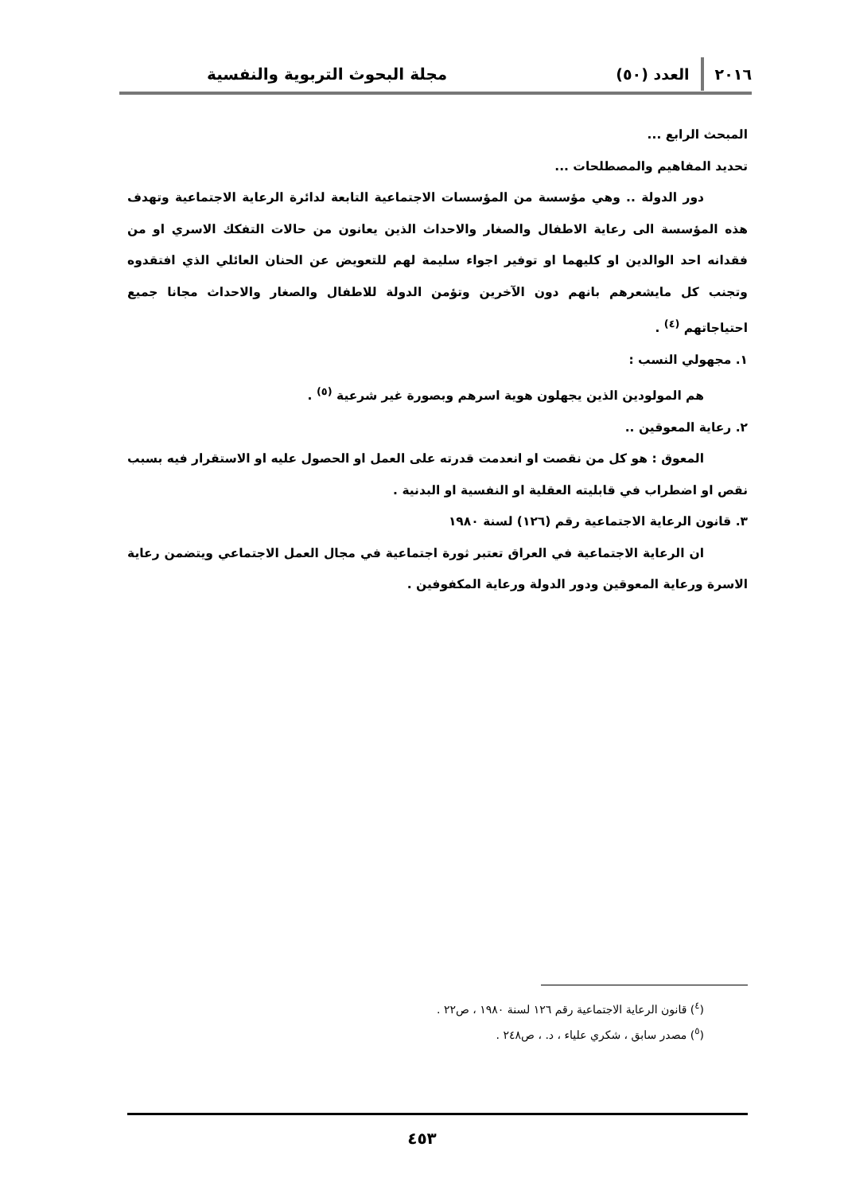٢٠١٦ العدد (٥٠) مجلة البحوث التربوية والنفسية
المبحث الرابع ...
تحديد المفاهيم والمصطلحات ...
دور الدولة .. وهي مؤسسة من المؤسسات الاجتماعية التابعة لدائرة الرعاية الاجتماعية وتهدف هذه المؤسسة الى رعاية الاطفال والصغار والاحداث الذين يعانون من حالات التفكك الاسري او من فقدانه احد الوالدين او كليهما او توفير اجواء سليمة لهم للتعويض عن الحنان العائلي الذي افتقدوه وتجنب كل مايشعرهم بانهم دون الآخرين وتؤمن الدولة للاطفال والصغار والاحداث مجانا جميع احتياجاتهم <sup>(٤)</sup> .
١. مجهولي النسب :
هم المولودين الذين يجهلون هوية اسرهم وبصورة غير شرعية <sup>(٥)</sup> .
٢. رعاية المعوقين ..
المعوق : هو كل من نقصت او انعدمت قدرته على العمل او الحصول عليه او الاستقرار فيه بسبب نقص او اضطراب في قابليته العقلية او النفسية او البدنية .
٣. قانون الرعاية الاجتماعية رقم (١٢٦) لسنة ١٩٨٠
ان الرعاية الاجتماعية في العراق تعتبر ثورة اجتماعية في مجال العمل الاجتماعي ويتضمن رعاية الاسرة ورعاية المعوقين ودور الدولة ورعاية المكفوفين .
(<sup>٤</sup>) قانون الرعاية الاجتماعية رقم ١٢٦ لسنة ١٩٨٠ ، ص٢٢ .
(<sup>٥</sup>) مصدر سابق ، شكري علياء ، د. ، ص٢٤٨ .
٤٥٣